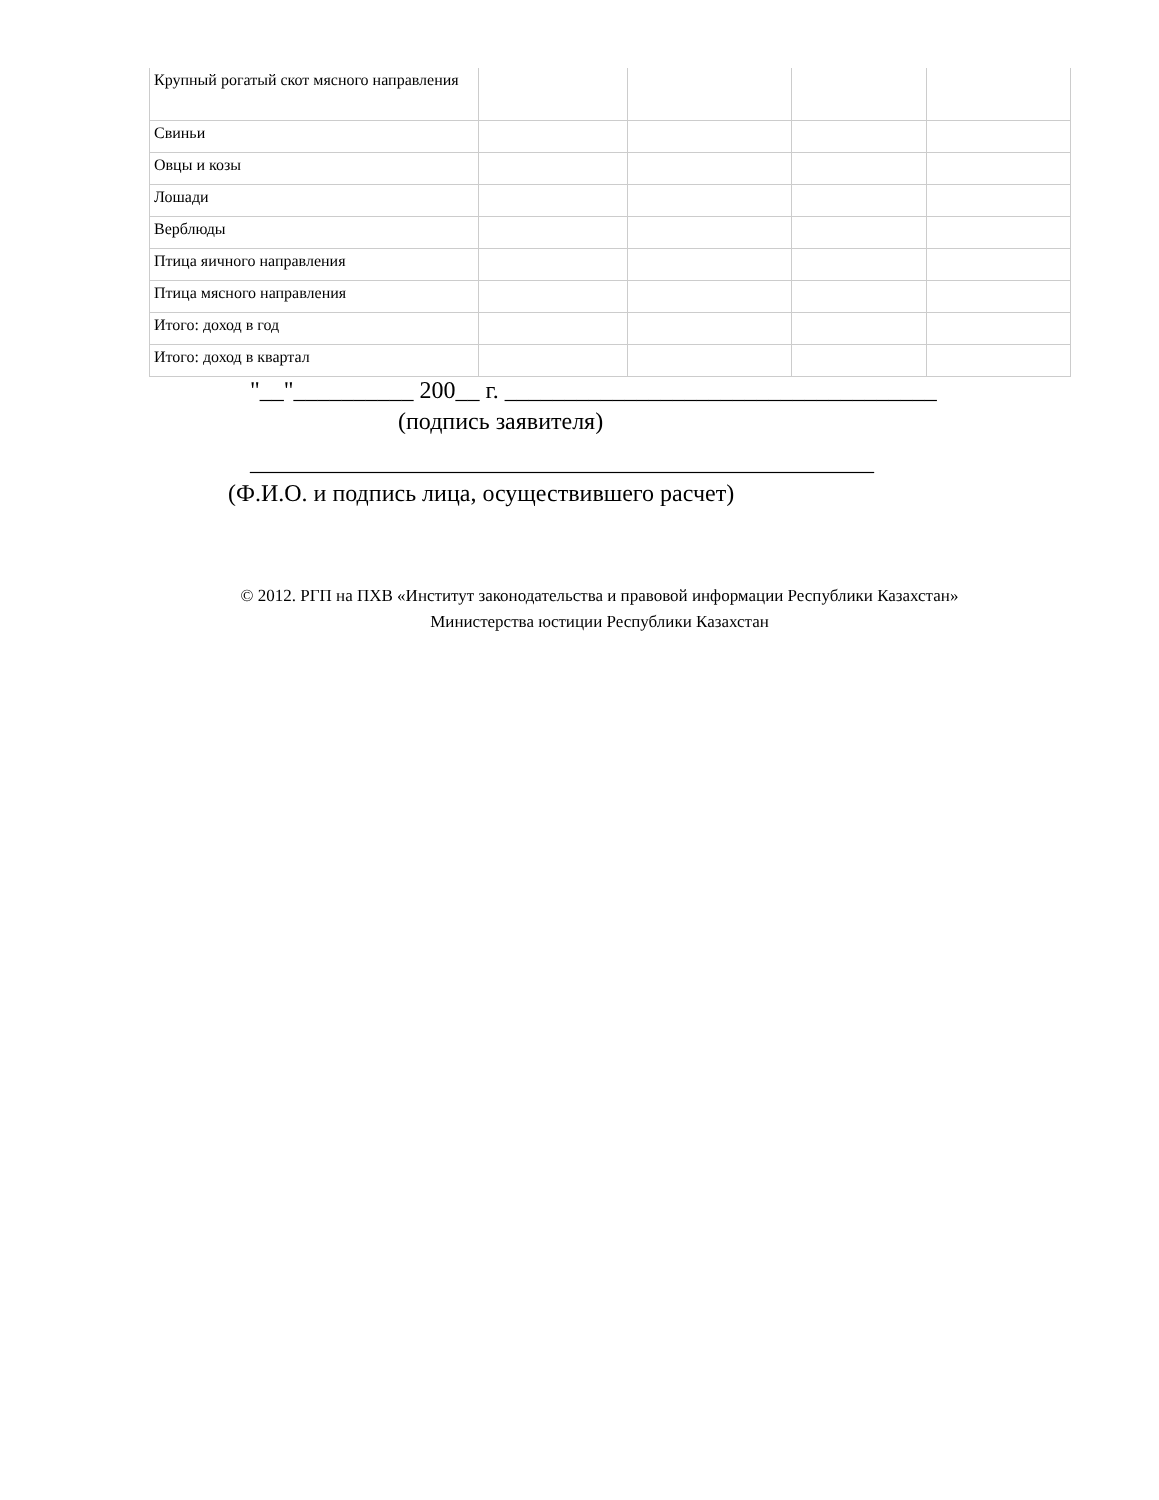| Крупный рогатый скот мясного направления | | | | |
| Свиньи | | | | |
| Овцы и козы | | | | |
| Лошади | | | | |
| Верблюды | | | | |
| Птица яичного направления | | | | |
| Птица мясного направления | | | | |
| Итого: доход в год | | | | |
| Итого: доход в квартал | | | | |
"__"__________ 200__ г. ____________________________________
(подпись заявителя)
____________________________________________________
(Ф.И.О. и подпись лица, осуществившего расчет)
© 2012. РГП на ПХВ «Институт законодательства и правовой информации Республики Казахстан»
Министерства юстиции Республики Казахстан